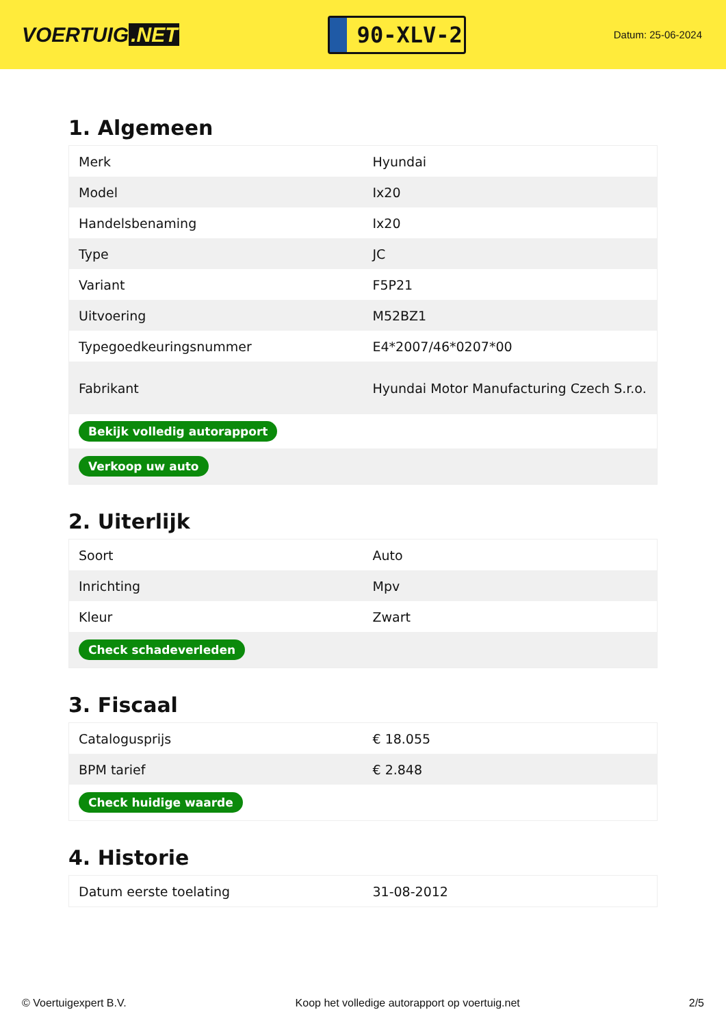VOERTUIG.NET
90-XLV-2
Datum: 25-06-2024
1. Algemeen
| Merk | Hyundai |
| Model | Ix20 |
| Handelsbenaming | Ix20 |
| Type | JC |
| Variant | F5P21 |
| Uitvoering | M52BZ1 |
| Typegoedkeuringsnummer | E4*2007/46*0207*00 |
| Fabrikant | Hyundai Motor Manufacturing Czech S.r.o. |
| Bekijk volledig autorapport | |
| Verkoop uw auto | |
2. Uiterlijk
| Soort | Auto |
| Inrichting | Mpv |
| Kleur | Zwart |
| Check schadeverleden | |
3. Fiscaal
| Catalogusprijs | € 18.055 |
| BPM tarief | € 2.848 |
| Check huidige waarde | |
4. Historie
| Datum eerste toelating | 31-08-2012 |
© Voertuigexpert B.V. Koop het volledige autorapport op voertuig.net 2/5